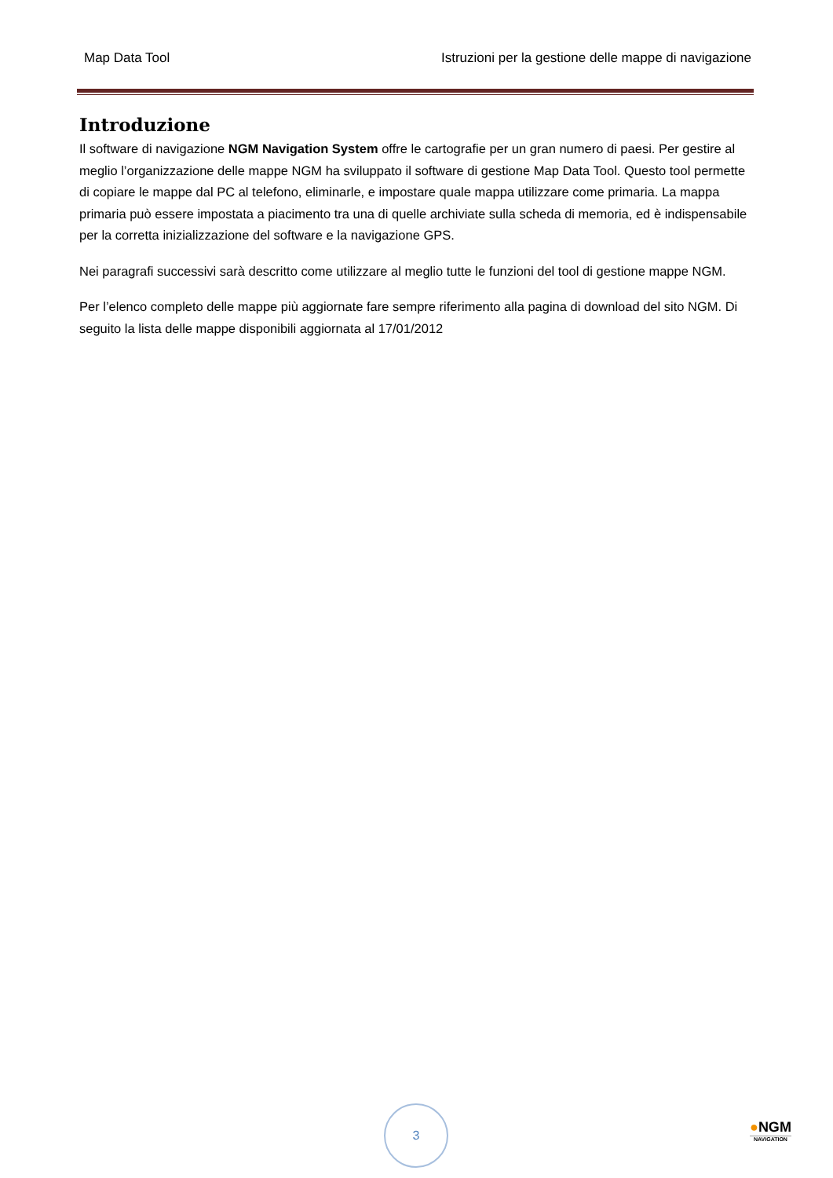Map Data Tool Istruzioni per la gestione delle mappe di navigazione
Introduzione
Il software di navigazione NGM Navigation System offre le cartografie per un gran numero di paesi. Per gestire al meglio l’organizzazione delle mappe NGM ha sviluppato il software di gestione Map Data Tool. Questo tool permette di copiare le mappe dal PC al telefono, eliminarle, e impostare quale mappa utilizzare come primaria. La mappa primaria può essere impostata a piacimento tra una di quelle archiviate sulla scheda di memoria, ed è indispensabile per la corretta inizializzazione del software e la navigazione GPS.
Nei paragrafi successivi sarà descritto come utilizzare al meglio tutte le funzioni del tool di gestione mappe NGM.
Per l’elenco completo delle mappe più aggiornate fare sempre riferimento alla pagina di download del sito NGM. Di seguito la lista delle mappe disponibili aggiornata al 17/01/2012
3
●NGM
NAVIGATION